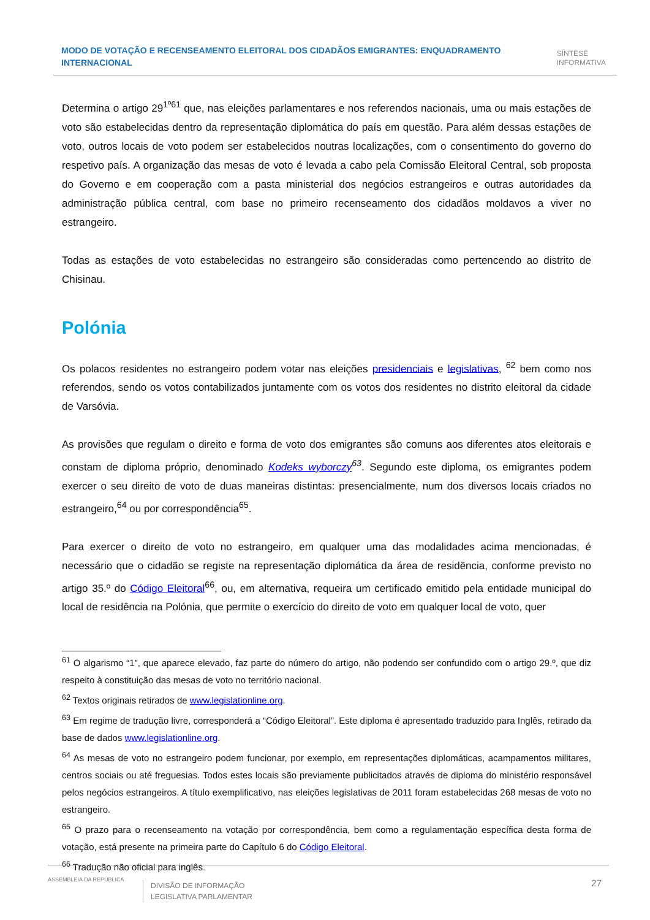MODO DE VOTAÇÃO E RECENSEAMENTO ELEITORAL DOS CIDADÃOS EMIGRANTES: ENQUADRAMENTO INTERNACIONAL
SÍNTESE
INFORMATIVA
Determina o artigo 29<sup>1º61</sup> que, nas eleições parlamentares e nos referendos nacionais, uma ou mais estações de voto são estabelecidas dentro da representação diplomática do país em questão. Para além dessas estações de voto, outros locais de voto podem ser estabelecidos noutras localizações, com o consentimento do governo do respetivo país. A organização das mesas de voto é levada a cabo pela Comissão Eleitoral Central, sob proposta do Governo e em cooperação com a pasta ministerial dos negócios estrangeiros e outras autoridades da administração pública central, com base no primeiro recenseamento dos cidadãos moldavos a viver no estrangeiro.
Todas as estações de voto estabelecidas no estrangeiro são consideradas como pertencendo ao distrito de Chisinau.
Polónia
Os polacos residentes no estrangeiro podem votar nas eleições presidenciais e legislativas, <sup>62</sup> bem como nos referendos, sendo os votos contabilizados juntamente com os votos dos residentes no distrito eleitoral da cidade de Varsóvia.
As provisões que regulam o direito e forma de voto dos emigrantes são comuns aos diferentes atos eleitorais e constam de diploma próprio, denominado Kodeks wyborczy<sup>63</sup>. Segundo este diploma, os emigrantes podem exercer o seu direito de voto de duas maneiras distintas: presencialmente, num dos diversos locais criados no estrangeiro,<sup>64</sup> ou por correspondência<sup>65</sup>.
Para exercer o direito de voto no estrangeiro, em qualquer uma das modalidades acima mencionadas, é necessário que o cidadão se registe na representação diplomática da área de residência, conforme previsto no artigo 35.º do Código Eleitoral<sup>66</sup>, ou, em alternativa, requeira um certificado emitido pela entidade municipal do local de residência na Polónia, que permite o exercício do direito de voto em qualquer local de voto, quer
<sup>61</sup> O algarismo “1”, que aparece elevado, faz parte do número do artigo, não podendo ser confundido com o artigo 29.º, que diz respeito à constituição das mesas de voto no território nacional.
<sup>62</sup> Textos originais retirados de www.legislationline.org.
<sup>63</sup> Em regime de tradução livre, corresponderá a “Código Eleitoral”. Este diploma é apresentado traduzido para Inglês, retirado da base de dados www.legislationline.org.
<sup>64</sup> As mesas de voto no estrangeiro podem funcionar, por exemplo, em representações diplomáticas, acampamentos militares, centros sociais ou até freguesias. Todos estes locais são previamente publicitados através de diploma do ministério responsável pelos negócios estrangeiros. A título exemplificativo, nas eleições legislativas de 2011 foram estabelecidas 268 mesas de voto no estrangeiro.
<sup>65</sup> O prazo para o recenseamento na votação por correspondência, bem como a regulamentação específica desta forma de votação, está presente na primeira parte do Capítulo 6 do Código Eleitoral.
<sup>66</sup> Tradução não oficial para inglês.
ASSEMBLEIA DA REPÚBLICA
DIVISÃO DE INFORMAÇÃO
LEGISLATIVA PARLAMENTAR
27